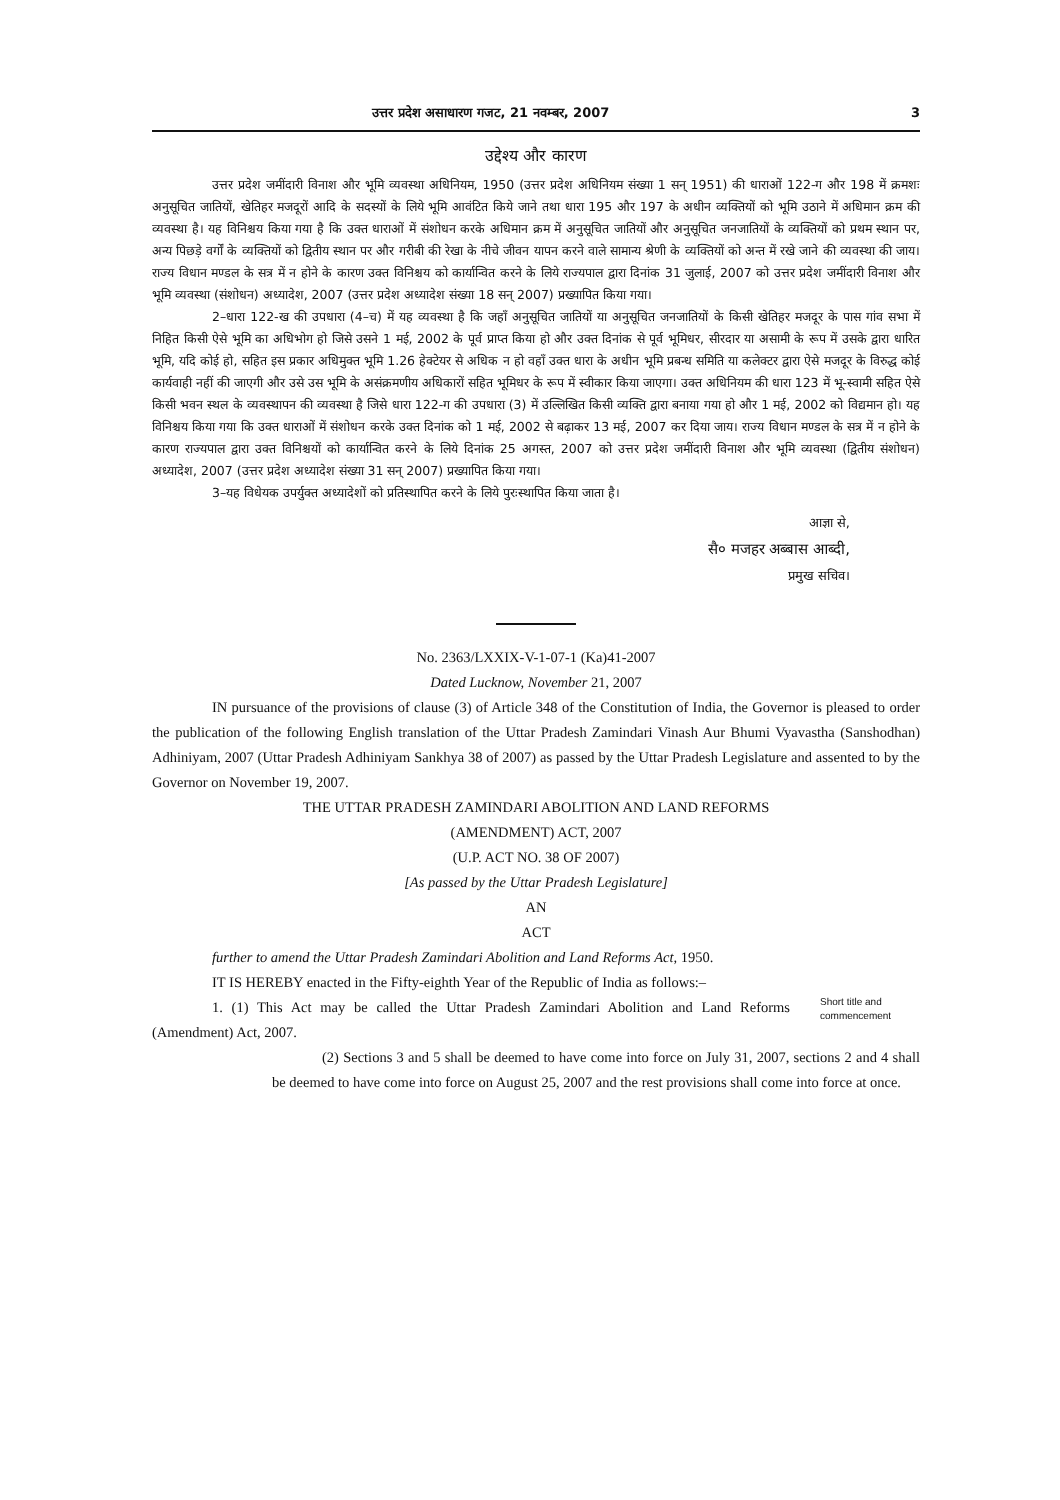उत्तर प्रदेश असाधारण गजट, 21 नवम्बर, 2007 3
उद्देश्य और कारण
उत्तर प्रदेश जमींदारी विनाश और भूमि व्यवस्था अधिनियम, 1950 (उत्तर प्रदेश अधिनियम संख्या 1 सन् 1951) की धाराओं 122-ग और 198 में क्रमशः अनुसूचित जातियों, खेतिहर मजदूरों आदि के सदस्यों के लिये भूमि आवंटित किये जाने तथा धारा 195 और 197 के अधीन व्यक्तियों को भूमि उठाने में अधिमान क्रम की व्यवस्था है। यह विनिश्चय किया गया है कि उक्त धाराओं में संशोधन करके अधिमान क्रम में अनुसूचित जातियों और अनुसूचित जनजातियों के व्यक्तियों को प्रथम स्थान पर, अन्य पिछड़े वर्गों के व्यक्तियों को द्वितीय स्थान पर और गरीबी की रेखा के नीचे जीवन यापन करने वाले सामान्य श्रेणी के व्यक्तियों को अन्त में रखे जाने की व्यवस्था की जाय। राज्य विधान मण्डल के सत्र में न होने के कारण उक्त विनिश्चय को कार्यान्वित करने के लिये राज्यपाल द्वारा दिनांक 31 जुलाई, 2007 को उत्तर प्रदेश जमींदारी विनाश और भूमि व्यवस्था (संशोधन) अध्यादेश, 2007 (उत्तर प्रदेश अध्यादेश संख्या 18 सन् 2007) प्रख्यापित किया गया।
2–धारा 122-ख की उपधारा (4–च) में यह व्यवस्था है कि जहाँ अनुसूचित जातियों या अनुसूचित जनजातियों के किसी खेतिहर मजदूर के पास गांव सभा में निहित किसी ऐसे भूमि का अधिभोग हो जिसे उसने 1 मई, 2002 के पूर्व प्राप्त किया हो और उक्त दिनांक से पूर्व भूमिधर, सीरदार या असामी के रूप में उसके द्वारा धारित भूमि, यदि कोई हो, सहित इस प्रकार अधिमुक्त भूमि 1.26 हेक्टेयर से अधिक न हो वहाँ उक्त धारा के अधीन भूमि प्रबन्ध समिति या कलेक्टर द्वारा ऐसे मजदूर के विरुद्ध कोई कार्यवाही नहीं की जाएगी और उसे उस भूमि के असंक्रमणीय अधिकारों सहित भूमिधर के रूप में स्वीकार किया जाएगा। उक्त अधिनियम की धारा 123 में भू-स्वामी सहित ऐसे किसी भवन स्थल के व्यवस्थापन की व्यवस्था है जिसे धारा 122-ग की उपधारा (3) में उल्लिखित किसी व्यक्ति द्वारा बनाया गया हो और 1 मई, 2002 को विद्यमान हो। यह विनिश्चय किया गया कि उक्त धाराओं में संशोधन करके उक्त दिनांक को 1 मई, 2002 से बढ़ाकर 13 मई, 2007 कर दिया जाय। राज्य विधान मण्डल के सत्र में न होने के कारण राज्यपाल द्वारा उक्त विनिश्चयों को कार्यान्वित करने के लिये दिनांक 25 अगस्त, 2007 को उत्तर प्रदेश जमींदारी विनाश और भूमि व्यवस्था (द्वितीय संशोधन) अध्यादेश, 2007 (उत्तर प्रदेश अध्यादेश संख्या 31 सन् 2007) प्रख्यापित किया गया।
3–यह विधेयक उपर्युक्त अध्यादेशों को प्रतिस्थापित करने के लिये पुरःस्थापित किया जाता है।
आज्ञा से,
सै० मजहर अब्बास आब्दी,
प्रमुख सचिव।
No. 2363/LXXIX-V-1-07-1 (Ka)41-2007
Dated Lucknow, November 21, 2007
IN pursuance of the provisions of clause (3) of Article 348 of the Constitution of India, the Governor is pleased to order the publication of the following English translation of the Uttar Pradesh Zamindari Vinash Aur Bhumi Vyavastha (Sanshodhan) Adhiniyam, 2007 (Uttar Pradesh Adhiniyam Sankhya 38 of 2007) as passed by the Uttar Pradesh Legislature and assented to by the Governor on November 19, 2007.
THE UTTAR PRADESH ZAMINDARI ABOLITION AND LAND REFORMS
(AMENDMENT) ACT, 2007
(U.P. ACT NO. 38 OF 2007)
[As passed by the Uttar Pradesh Legislature]
AN
ACT
further to amend the Uttar Pradesh Zamindari Abolition and Land Reforms Act, 1950.
IT IS HEREBY enacted in the Fifty-eighth Year of the Republic of India as follows:–
1. (1) This Act may be called the Uttar Pradesh Zamindari Abolition and Land Reforms (Amendment) Act, 2007.
Short title and commencement
(2) Sections 3 and 5 shall be deemed to have come into force on July 31, 2007, sections 2 and 4 shall be deemed to have come into force on August 25, 2007 and the rest provisions shall come into force at once.